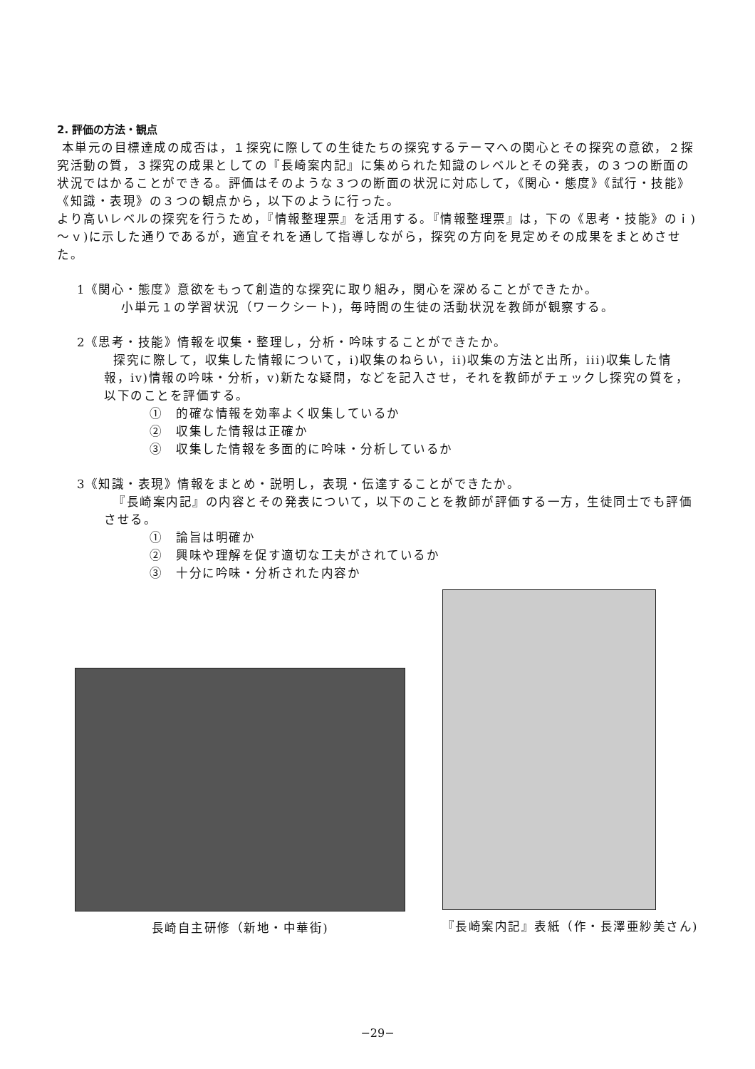2. 評価の方法・観点
本単元の目標達成の成否は，１探究に際しての生徒たちの探究するテーマへの関心とその探究の意欲，２探究活動の質，３探究の成果としての『長崎案内記』に集められた知識のレベルとその発表，の３つの断面の状況ではかることができる。評価はそのような３つの断面の状況に対応して，《関心・態度》《試行・技能》《知識・表現》の３つの観点から，以下のように行った。
より高いレベルの探究を行うため，『情報整理票』を活用する。『情報整理票』は，下の《思考・技能》のｉ)～ｖ)に示した通りであるが，適宜それを通して指導しながら，探究の方向を見定めその成果をまとめさせた。
1《関心・態度》意欲をもって創造的な探究に取り組み，関心を深めることができたか。
小単元１の学習状況（ワークシート)，毎時間の生徒の活動状況を教師が観察する。
2《思考・技能》情報を収集・整理し，分析・吟味することができたか。
探究に際して，収集した情報について，i)収集のねらい，ii)収集の方法と出所，iii)収集した情報，iv)情報の吟味・分析，v)新たな疑問，などを記入させ，それを教師がチェックし探究の質を，以下のことを評価する。
①　的確な情報を効率よく収集しているか
②　収集した情報は正確か
③　収集した情報を多面的に吟味・分析しているか
3《知識・表現》情報をまとめ・説明し，表現・伝達することができたか。
『長崎案内記』の内容とその発表について，以下のことを教師が評価する一方，生徒同士でも評価させる。
①　論旨は明確か
②　興味や理解を促す適切な工夫がされているか
③　十分に吟味・分析された内容か
長崎自主研修（新地・中華街)
『長崎案内記』表紙（作・長澤亜紗美さん)
−29−